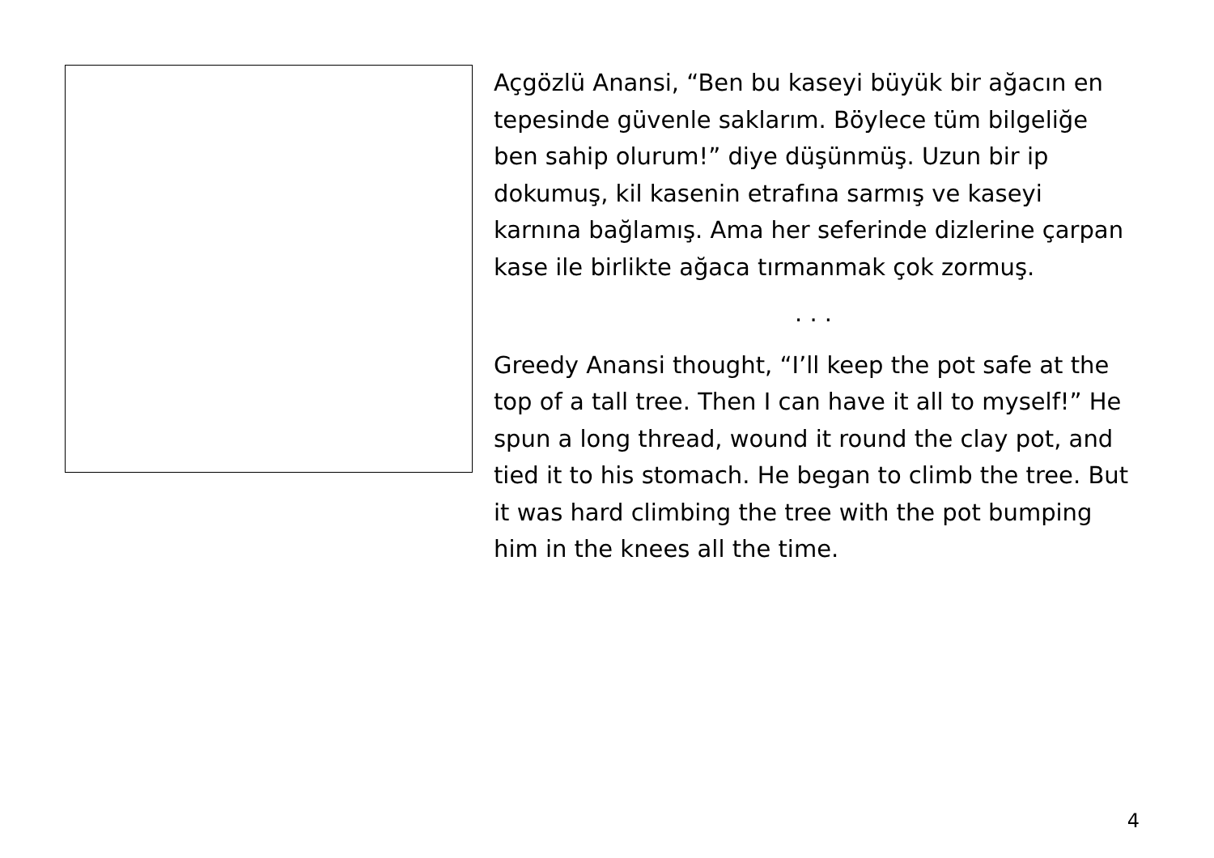Açgözlü Anansi, “Ben bu kaseyi büyük bir ağacın en tepesinde güvenle saklarım. Böylece tüm bilgeliğe ben sahip olurum!” diye düşünmüş. Uzun bir ip dokumuş, kil kasenin etrafına sarmış ve kaseyi karnına bağlamış. Ama her seferinde dizlerine çarpan kase ile birlikte ağaca tırmanmak çok zormuş.
. . .
Greedy Anansi thought, “I’ll keep the pot safe at the top of a tall tree. Then I can have it all to myself!” He spun a long thread, wound it round the clay pot, and tied it to his stomach. He began to climb the tree. But it was hard climbing the tree with the pot bumping him in the knees all the time.
4